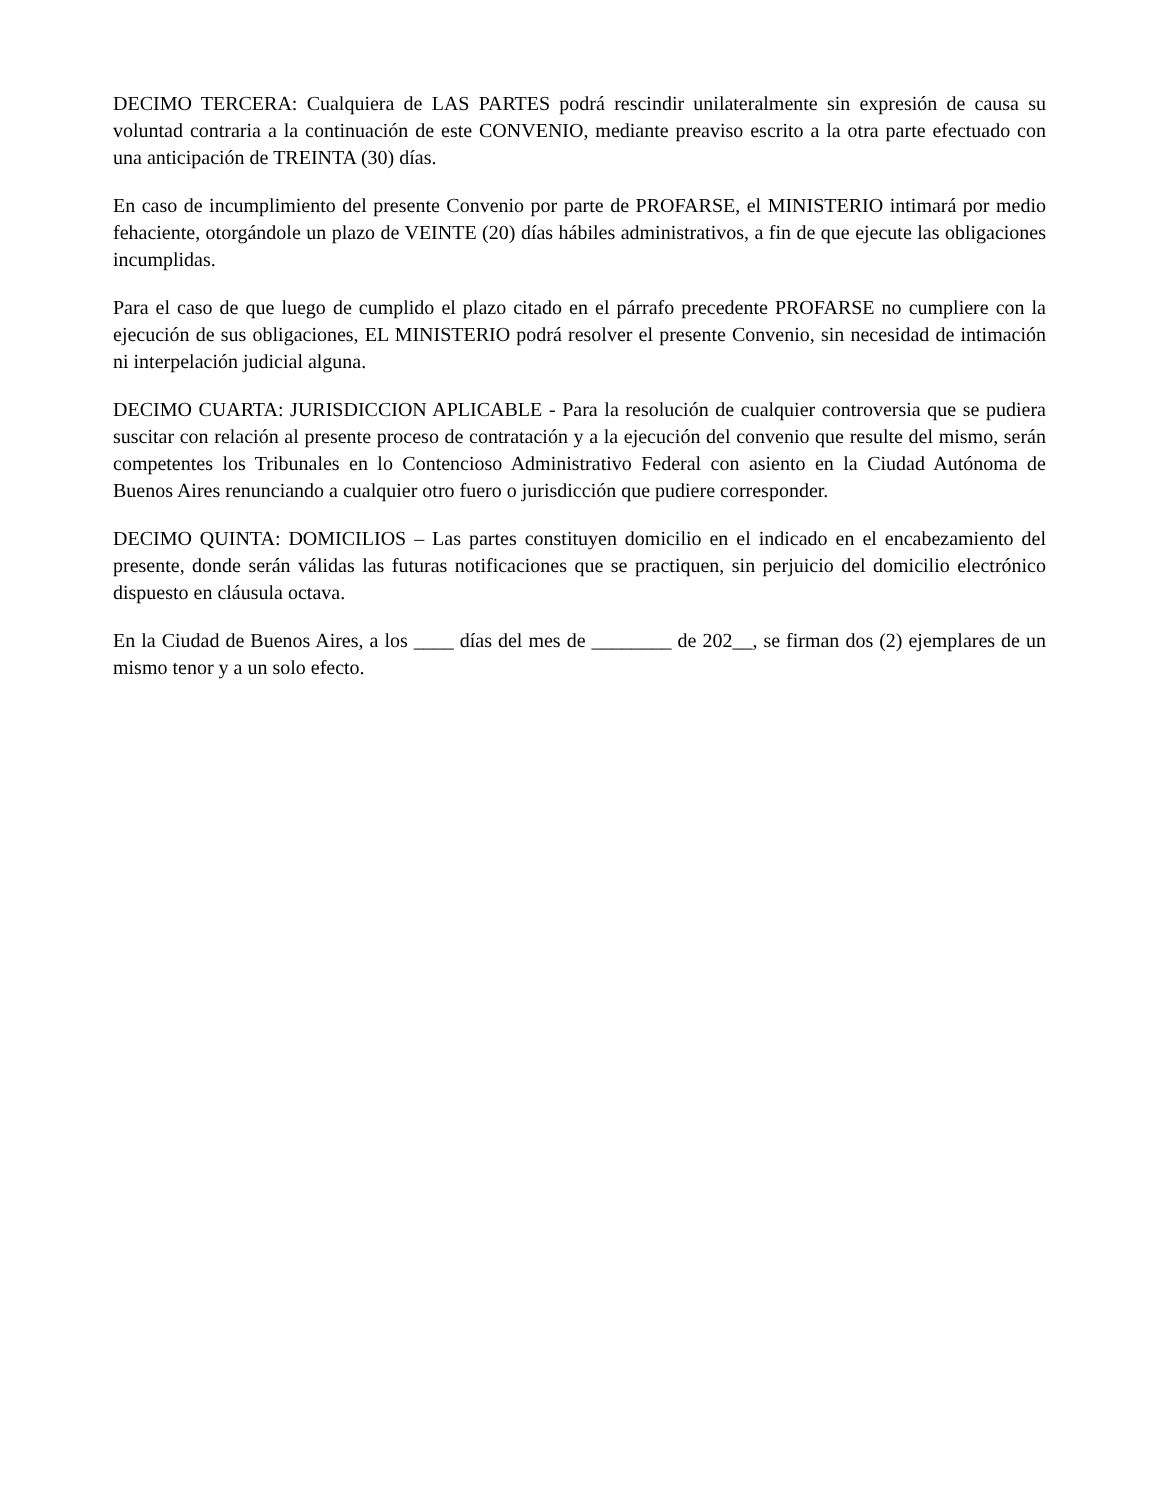DECIMO TERCERA: Cualquiera de LAS PARTES podrá rescindir unilateralmente sin expresión de causa su voluntad contraria a la continuación de este CONVENIO, mediante preaviso escrito a la otra parte efectuado con una anticipación de TREINTA (30) días.
En caso de incumplimiento del presente Convenio por parte de PROFARSE, el MINISTERIO intimará por medio fehaciente, otorgándole un plazo de VEINTE (20) días hábiles administrativos, a fin de que ejecute las obligaciones incumplidas.
Para el caso de que luego de cumplido el plazo citado en el párrafo precedente PROFARSE no cumpliere con la ejecución de sus obligaciones, EL MINISTERIO podrá resolver el presente Convenio, sin necesidad de intimación ni interpelación judicial alguna.
DECIMO CUARTA: JURISDICCION APLICABLE - Para la resolución de cualquier controversia que se pudiera suscitar con relación al presente proceso de contratación y a la ejecución del convenio que resulte del mismo, serán competentes los Tribunales en lo Contencioso Administrativo Federal con asiento en la Ciudad Autónoma de Buenos Aires renunciando a cualquier otro fuero o jurisdicción que pudiere corresponder.
DECIMO QUINTA: DOMICILIOS – Las partes constituyen domicilio en el indicado en el encabezamiento del presente, donde serán válidas las futuras notificaciones que se practiquen, sin perjuicio del domicilio electrónico dispuesto en cláusula octava.
En la Ciudad de Buenos Aires, a los ____ días del mes de ________ de 202__, se firman dos (2) ejemplares de un mismo tenor y a un solo efecto.